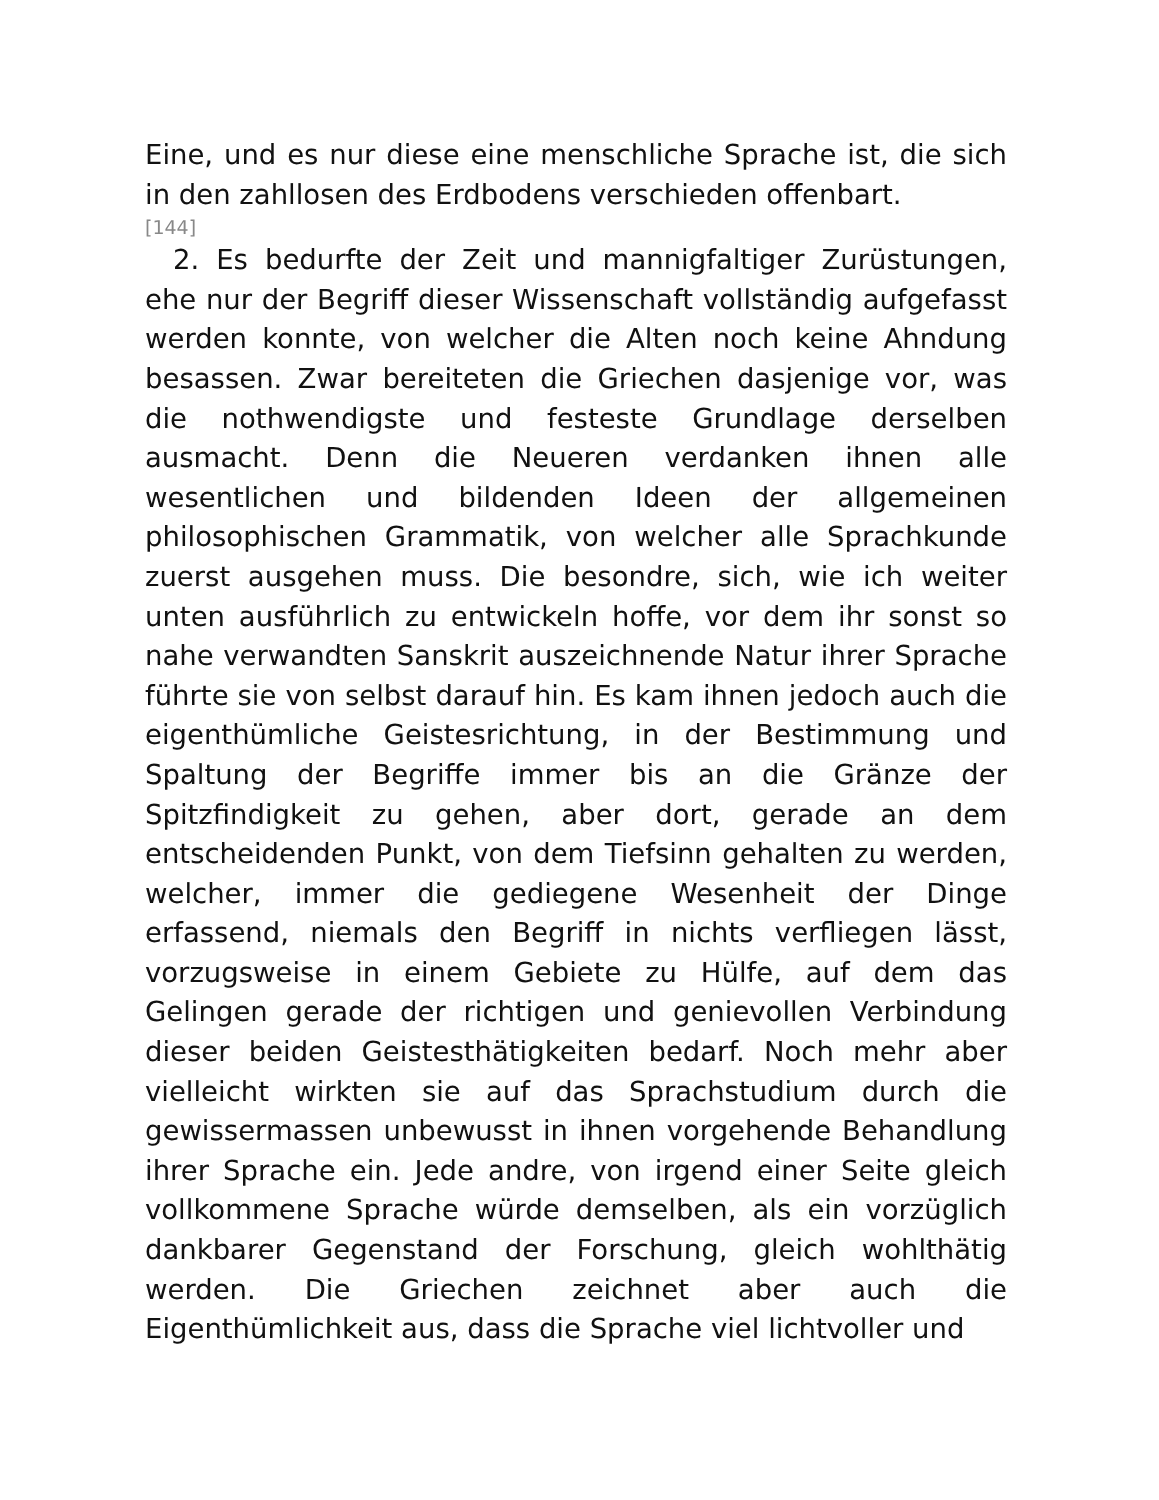Eine, und es nur diese eine menschliche Sprache ist, die sich in den zahllosen des Erdbodens verschieden offenbart.
[144]
2. Es bedurfte der Zeit und mannigfaltiger Zurüstungen, ehe nur der Begriff dieser Wissenschaft vollständig aufgefasst werden konnte, von welcher die Alten noch keine Ahndung besassen. Zwar bereiteten die Griechen dasjenige vor, was die nothwendigste und festeste Grundlage derselben ausmacht. Denn die Neueren verdanken ihnen alle wesentlichen und bildenden Ideen der allgemeinen philosophischen Grammatik, von welcher alle Sprachkunde zuerst ausgehen muss. Die besondre, sich, wie ich weiter unten ausführlich zu entwickeln hoffe, vor dem ihr sonst so nahe verwandten Sanskrit auszeichnende Natur ihrer Sprache führte sie von selbst darauf hin. Es kam ihnen jedoch auch die eigenthümliche Geistesrichtung, in der Bestimmung und Spaltung der Begriffe immer bis an die Gränze der Spitzfindigkeit zu gehen, aber dort, gerade an dem entscheidenden Punkt, von dem Tiefsinn gehalten zu werden, welcher, immer die gediegene Wesenheit der Dinge erfassend, niemals den Begriff in nichts verfliegen lässt, vorzugsweise in einem Gebiete zu Hülfe, auf dem das Gelingen gerade der richtigen und genievollen Verbindung dieser beiden Geistesthätigkeiten bedarf. Noch mehr aber vielleicht wirkten sie auf das Sprachstudium durch die gewissermassen unbewusst in ihnen vorgehende Behandlung ihrer Sprache ein. Jede andre, von irgend einer Seite gleich vollkommene Sprache würde demselben, als ein vorzüglich dankbarer Gegenstand der Forschung, gleich wohlthätig werden. Die Griechen zeichnet aber auch die Eigenthümlichkeit aus, dass die Sprache viel lichtvoller und